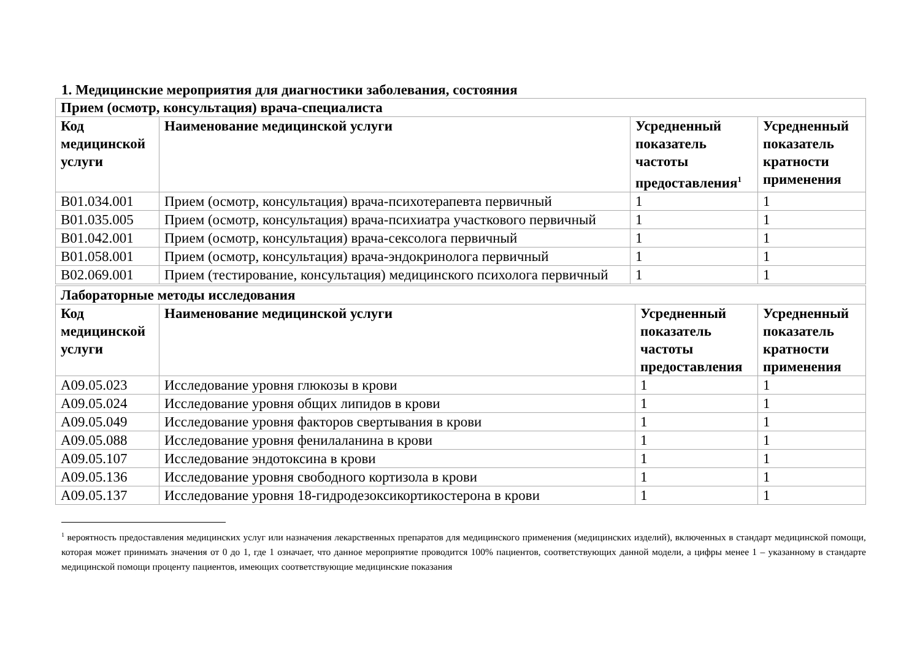1. Медицинские мероприятия для диагностики заболевания, состояния
| Прием (осмотр, консультация) врача-специалиста | | | |
| Код медицинской услуги | Наименование медицинской услуги | Усредненный показатель частоты предоставления<sup>1</sup> | Усредненный показатель кратности применения |
| B01.034.001 | Прием (осмотр, консультация) врача-психотерапевта первичный | 1 | 1 |
| B01.035.005 | Прием (осмотр, консультация) врача-психиатра участкового первичный | 1 | 1 |
| B01.042.001 | Прием (осмотр, консультация) врача-сексолога первичный | 1 | 1 |
| B01.058.001 | Прием (осмотр, консультация) врача-эндокринолога первичный | 1 | 1 |
| B02.069.001 | Прием (тестирование, консультация) медицинского психолога первичный | 1 | 1 |
| Лабораторные методы исследования | | | |
| Код медицинской услуги | Наименование медицинской услуги | Усредненный показатель частоты предоставления | Усредненный показатель кратности применения |
| A09.05.023 | Исследование уровня глюкозы в крови | 1 | 1 |
| A09.05.024 | Исследование уровня общих липидов в крови | 1 | 1 |
| A09.05.049 | Исследование уровня факторов свертывания в крови | 1 | 1 |
| A09.05.088 | Исследование уровня фенилаланина в крови | 1 | 1 |
| A09.05.107 | Исследование эндотоксина в крови | 1 | 1 |
| A09.05.136 | Исследование уровня свободного кортизола в крови | 1 | 1 |
| A09.05.137 | Исследование уровня 18-гидродезоксикортикостерона в крови | 1 | 1 |
<sup>1</sup> вероятность предоставления медицинских услуг или назначения лекарственных препаратов для медицинского применения (медицинских изделий), включенных в стандарт медицинской помощи, которая может принимать значения от 0 до 1, где 1 означает, что данное мероприятие проводится 100% пациентов, соответствующих данной модели, а цифры менее 1 – указанному в стандарте медицинской помощи проценту пациентов, имеющих соответствующие медицинские показания